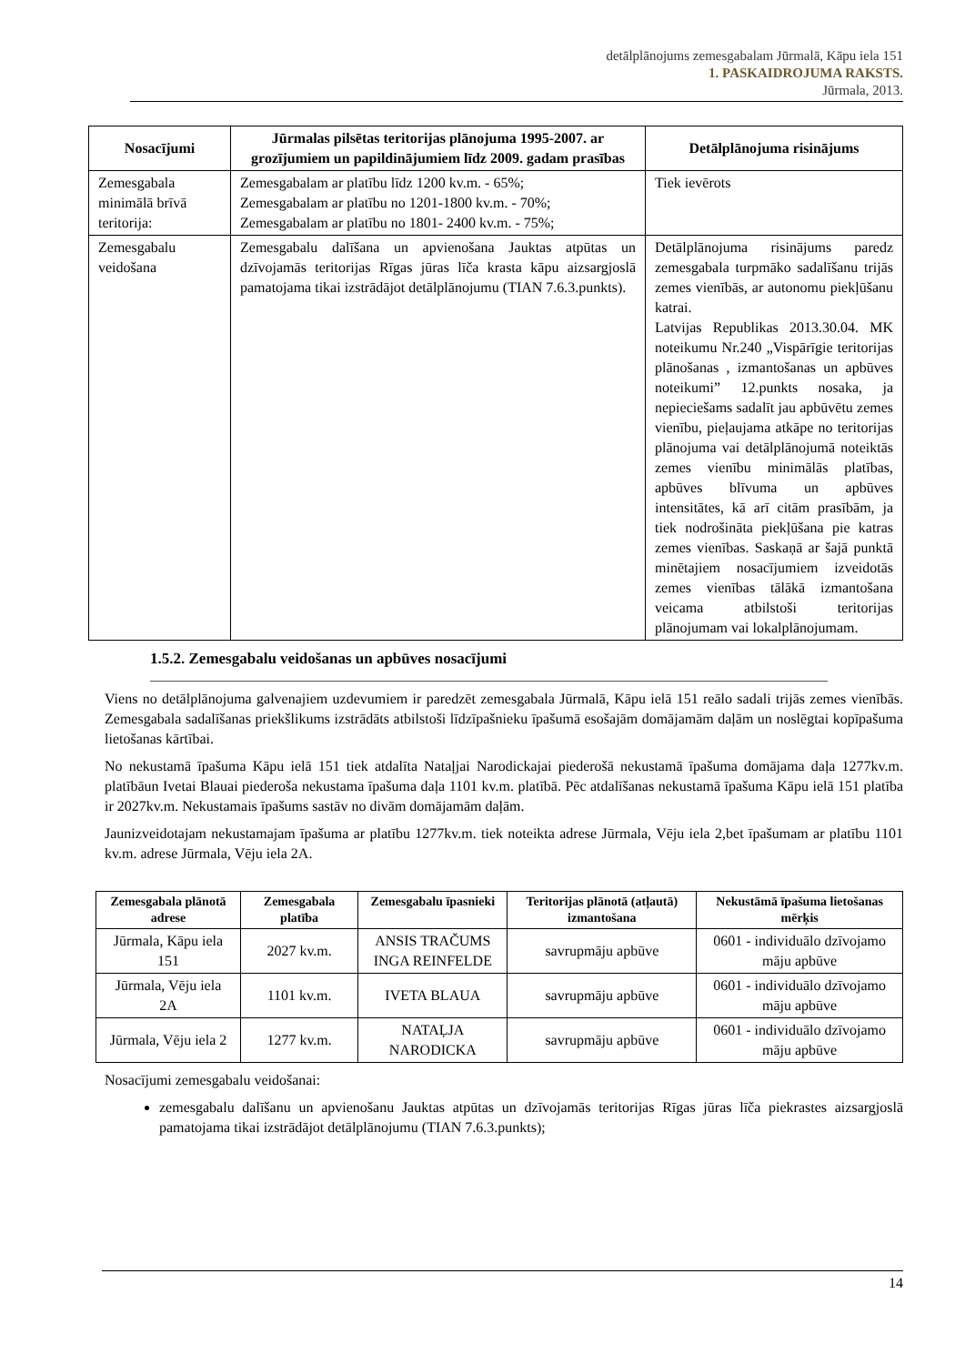detālplānojums zemesgabalam Jūrmalā, Kāpu iela 151
1. PASKAIDROJUMA RAKSTS.
Jūrmala, 2013.
| Nosacījumi | Jūrmalas pilsētas teritorijas plānojuma 1995-2007. ar grozījumiem un papildinājumiem līdz 2009. gadam prasības | Detālplānojuma risinājums |
| --- | --- | --- |
| Zemesgabala minimālā brīvā teritorija: | Zemesgabalam ar platību līdz 1200 kv.m. - 65%; Zemesgabalam ar platību no 1201-1800 kv.m. - 70%; Zemesgabalam ar platību no 1801- 2400 kv.m. - 75%; | Tiek ievērots |
| Zemesgabalu veidošana | Zemesgabalu dalīšana un apvienošana Jauktas atpūtas un dzīvojamās teritorijas Rīgas jūras līča krasta kāpu aizsargjoslā pamatojama tikai izstrādājot detālplānojumu (TIAN 7.6.3.punkts). | Detālplānojuma risinājums paredz zemesgabala turpmāko sadalīšanu trijās zemes vienībās, ar autonomu piekļūšanu katrai. Latvijas Republikas 2013.30.04. MK noteikumu Nr.240 „Vispārīgie teritorijas plānošanas , izmantošanas un apbūves noteikumi” 12.punkts nosaka, ja nepieciešams sadalīt jau apbūvētu zemes vienību, pieļaujama atkāpe no teritorijas plānojuma vai detālplānojumā noteiktās zemes vienību minimālās platības, apbūves blīvuma un apbūves intensitātes, kā arī citām prasībām, ja tiek nodrošināta piekļūšana pie katras zemes vienības. Saskaņā ar šajā punktā minētajiem nosacījumiem izveidotās zemes vienības tālākā izmantošana veicama atbilstoši teritorijas plānojumam vai lokalplānojumam. |
1.5.2. Zemesgabalu veidošanas un apbūves nosacījumi
Viens no detālplānojuma galvenajiem uzdevumiem ir paredzēt zemesgabala Jūrmalā, Kāpu ielā 151 reālo sadali trijās zemes vienībās. Zemesgabala sadalīšanas priekšlikums izstrādāts atbilstoši līdzīpašnieku īpašumā esošajām domājamām daļām un noslēgtai kopīpašuma lietošanas kārtībai.
No nekustamā īpašuma Kāpu ielā 151 tiek atdalīta Nataļjai Narodickajai piederošā nekustamā īpašuma domājama daļa 1277kv.m. platībāun Ivetai Blauai piederoša nekustama īpašuma daļa 1101 kv.m. platībā. Pēc atdalīšanas nekustamā īpašuma Kāpu ielā 151 platība ir 2027kv.m. Nekustamais īpašums sastāv no divām domājamām daļām.
Jaunizveidotajam nekustamajam īpašuma ar platību 1277kv.m. tiek noteikta adrese Jūrmala, Vēju iela 2,bet īpašumam ar platību 1101 kv.m. adrese Jūrmala, Vēju iela 2A.
| Zemesgabala plānotā adrese | Zemesgabala platība | Zemesgabalu īpasnieki | Teritorijas plānotā (atļautā) izmantošana | Nekustāmā īpašuma lietošanas mērķis |
| --- | --- | --- | --- | --- |
| Jūrmala, Kāpu iela 151 | 2027 kv.m. | ANSIS TRAČUMS INGA REINFELDE | savrupmāju apbūve | 0601 - individuālo dzīvojamo māju apbūve |
| Jūrmala, Vēju iela 2A | 1101 kv.m. | IVETA BLAUA | savrupmāju apbūve | 0601 - individuālo dzīvojamo māju apbūve |
| Jūrmala, Vēju iela 2 | 1277 kv.m. | NATAĻJA NARODICKA | savrupmāju apbūve | 0601 - individuālo dzīvojamo māju apbūve |
Nosacījumi zemesgabalu veidošanai:
zemesgabalu dalīšanu un apvienošanu Jauktas atpūtas un dzīvojamās teritorijas Rīgas jūras līča piekrastes aizsargjoslā pamatojama tikai izstrādājot detālplānojumu (TIAN 7.6.3.punkts);
14